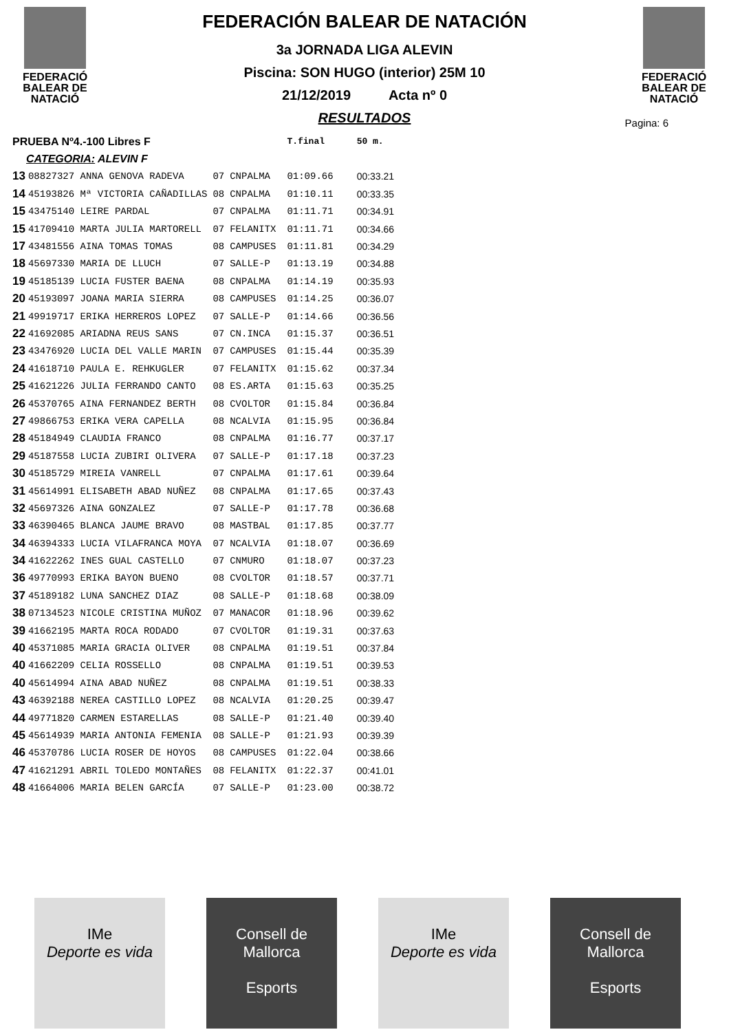FEDERACIÓ
BALEAR DE
NATACIÓ
FEDERACIÓN BALEAR DE NATACIÓN
3a JORNADA LIGA ALEVIN
Piscina: SON HUGO (interior) 25M 10
21/12/2019 Acta nº 0
RESULTADOS
FEDERACIÓ
BALEAR DE
NATACIÓ
Pagina: 6
| PRUEBA Nº4.-100 Libres F | | | | | T.final | 50 m. |
| --- | --- | --- | --- | --- | --- | --- |
| CATEGORIA: ALEVIN F | | | | | | |
| 13 | 08827327 ANNA GENOVA RADEVA | 07 | CNPALMA | | 01:09.66 | 00:33.21 |
| 14 | 45193826 Mª VICTORIA CAÑADILLAS | 08 | CNPALMA | | 01:10.11 | 00:33.35 |
| 15 | 43475140 LEIRE PARDAL | 07 | CNPALMA | | 01:11.71 | 00:34.91 |
| 15 | 41709410 MARTA JULIA MARTORELL | 07 | FELANITX | | 01:11.71 | 00:34.66 |
| 17 | 43481556 AINA TOMAS TOMAS | 08 | CAMPUSES | | 01:11.81 | 00:34.29 |
| 18 | 45697330 MARIA DE LLUCH | 07 | SALLE-P | | 01:13.19 | 00:34.88 |
| 19 | 45185139 LUCIA FUSTER BAENA | 08 | CNPALMA | | 01:14.19 | 00:35.93 |
| 20 | 45193097 JOANA MARIA SIERRA | 08 | CAMPUSES | | 01:14.25 | 00:36.07 |
| 21 | 49919717 ERIKA HERREROS LOPEZ | 07 | SALLE-P | | 01:14.66 | 00:36.56 |
| 22 | 41692085 ARIADNA REUS SANS | 07 | CN.INCA | | 01:15.37 | 00:36.51 |
| 23 | 43476920 LUCIA DEL VALLE MARIN | 07 | CAMPUSES | | 01:15.44 | 00:35.39 |
| 24 | 41618710 PAULA E. REHKUGLER | 07 | FELANITX | | 01:15.62 | 00:37.34 |
| 25 | 41621226 JULIA FERRANDO CANTO | 08 | ES.ARTA | | 01:15.63 | 00:35.25 |
| 26 | 45370765 AINA FERNANDEZ BERTH | 08 | CVOLTOR | | 01:15.84 | 00:36.84 |
| 27 | 49866753 ERIKA VERA CAPELLA | 08 | NCALVIA | | 01:15.95 | 00:36.84 |
| 28 | 45184949 CLAUDIA FRANCO | 08 | CNPALMA | | 01:16.77 | 00:37.17 |
| 29 | 45187558 LUCIA ZUBIRI OLIVERA | 07 | SALLE-P | | 01:17.18 | 00:37.23 |
| 30 | 45185729 MIREIA VANRELL | 07 | CNPALMA | | 01:17.61 | 00:39.64 |
| 31 | 45614991 ELISABETH ABAD NUÑEZ | 08 | CNPALMA | | 01:17.65 | 00:37.43 |
| 32 | 45697326 AINA GONZALEZ | 07 | SALLE-P | | 01:17.78 | 00:36.68 |
| 33 | 46390465 BLANCA JAUME BRAVO | 08 | MASTBAL | | 01:17.85 | 00:37.77 |
| 34 | 46394333 LUCIA VILAFRANCA MOYA | 07 | NCALVIA | | 01:18.07 | 00:36.69 |
| 34 | 41622262 INES GUAL CASTELLO | 07 | CNMURO | | 01:18.07 | 00:37.23 |
| 36 | 49770993 ERIKA BAYON BUENO | 08 | CVOLTOR | | 01:18.57 | 00:37.71 |
| 37 | 45189182 LUNA SANCHEZ DIAZ | 08 | SALLE-P | | 01:18.68 | 00:38.09 |
| 38 | 07134523 NICOLE CRISTINA MUÑOZ | 07 | MANACOR | | 01:18.96 | 00:39.62 |
| 39 | 41662195 MARTA ROCA RODADO | 07 | CVOLTOR | | 01:19.31 | 00:37.63 |
| 40 | 45371085 MARIA GRACIA OLIVER | 08 | CNPALMA | | 01:19.51 | 00:37.84 |
| 40 | 41662209 CELIA ROSSELLO | 08 | CNPALMA | | 01:19.51 | 00:39.53 |
| 40 | 45614994 AINA ABAD NUÑEZ | 08 | CNPALMA | | 01:19.51 | 00:38.33 |
| 43 | 46392188 NEREA CASTILLO LOPEZ | 08 | NCALVIA | | 01:20.25 | 00:39.47 |
| 44 | 49771820 CARMEN ESTARELLAS | 08 | SALLE-P | | 01:21.40 | 00:39.40 |
| 45 | 45614939 MARIA ANTONIA FEMENIA | 08 | SALLE-P | | 01:21.93 | 00:39.39 |
| 46 | 45370786 LUCIA ROSER DE HOYOS | 08 | CAMPUSES | | 01:22.04 | 00:38.66 |
| 47 | 41621291 ABRIL TOLEDO MONTAÑES | 08 | FELANITX | | 01:22.37 | 00:41.01 |
| 48 | 41664006 MARIA BELEN GARCÍA | 07 | SALLE-P | | 01:23.00 | 00:38.72 |
IMe
Deporte es vida
Consell de Mallorca
Esports
IMe
Deporte es vida
Consell de Mallorca
Esports